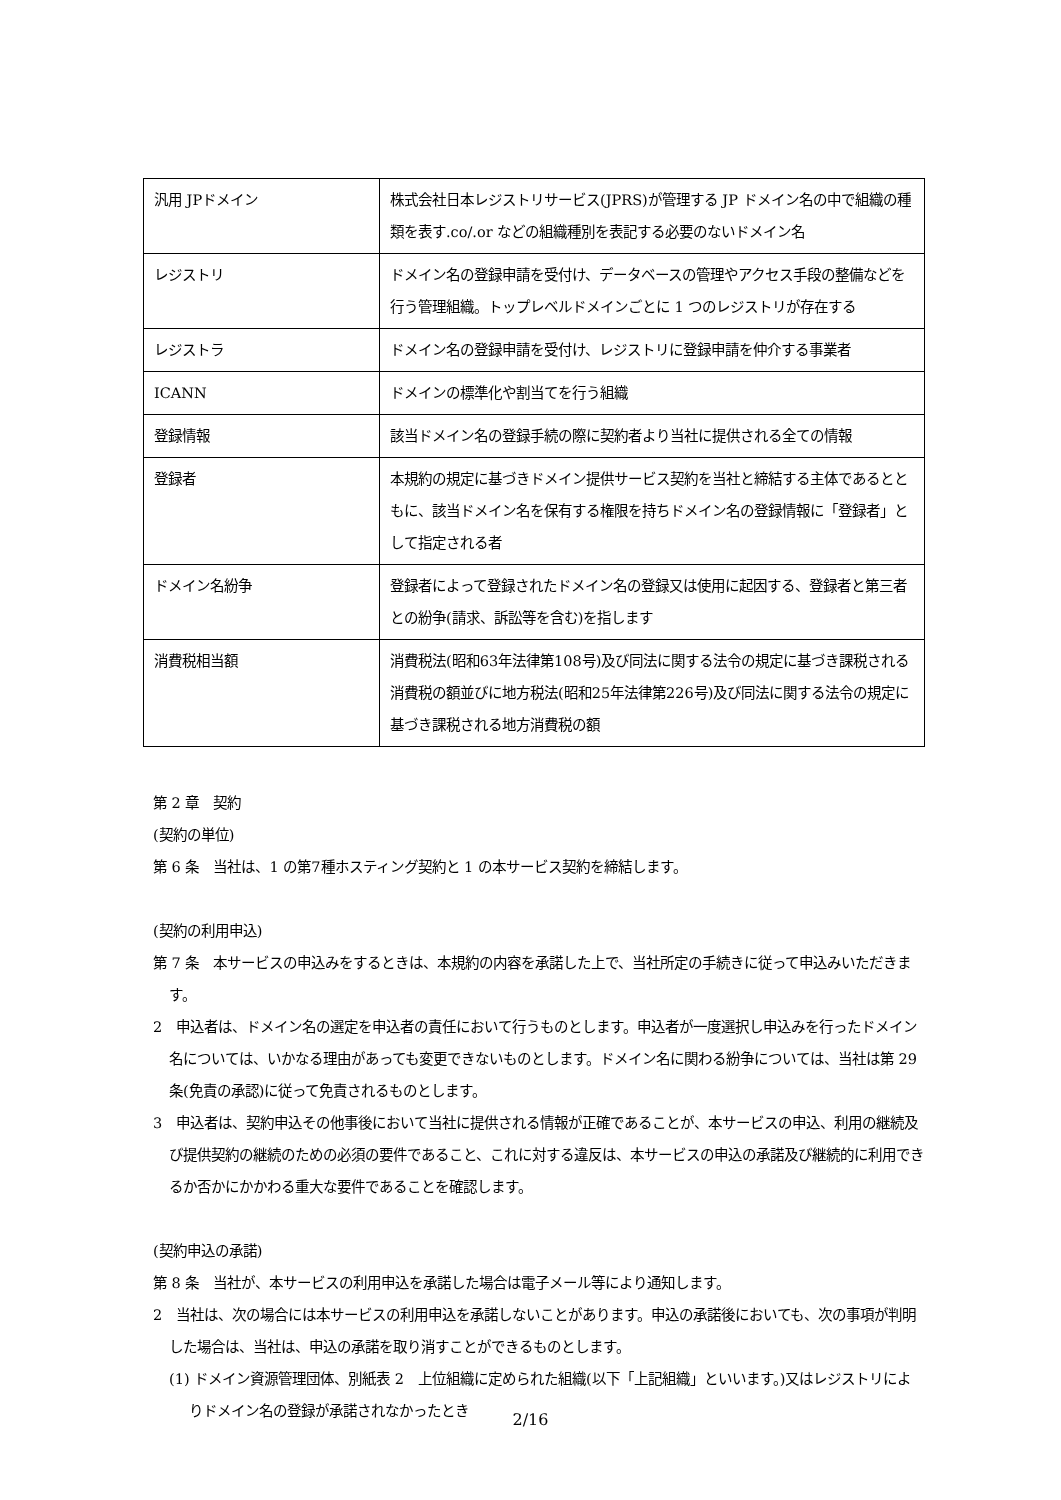| 汎用 JPドメイン | 株式会社日本レジストリサービス(JPRS)が管理する JP ドメイン名の中で組織の種類を表す.co/.or などの組織種別を表記する必要のないドメイン名 |
| レジストリ | ドメイン名の登録申請を受付け、データベースの管理やアクセス手段の整備などを行う管理組織。トップレベルドメインごとに 1 つのレジストリが存在する |
| レジストラ | ドメイン名の登録申請を受付け、レジストリに登録申請を仲介する事業者 |
| ICANN | ドメインの標準化や割当てを行う組織 |
| 登録情報 | 該当ドメイン名の登録手続の際に契約者より当社に提供される全ての情報 |
| 登録者 | 本規約の規定に基づきドメイン提供サービス契約を当社と締結する主体であるとともに、該当ドメイン名を保有する権限を持ちドメイン名の登録情報に「登録者」として指定される者 |
| ドメイン名紛争 | 登録者によって登録されたドメイン名の登録又は使用に起因する、登録者と第三者との紛争(請求、訴訟等を含む)を指します |
| 消費税相当額 | 消費税法(昭和63年法律第108号)及び同法に関する法令の規定に基づき課税される消費税の額並びに地方税法(昭和25年法律第226号)及び同法に関する法令の規定に基づき課税される地方消費税の額 |
第 2 章　契約
(契約の単位)
第 6 条　当社は、1 の第7種ホスティング契約と 1 の本サービス契約を締結します。
(契約の利用申込)
第 7 条　本サービスの申込みをするときは、本規約の内容を承諾した上で、当社所定の手続きに従って申込みいただきます。
2　申込者は、ドメイン名の選定を申込者の責任において行うものとします。申込者が一度選択し申込みを行ったドメイン名については、いかなる理由があっても変更できないものとします。ドメイン名に関わる紛争については、当社は第 29 条(免責の承認)に従って免責されるものとします。
3　申込者は、契約申込その他事後において当社に提供される情報が正確であることが、本サービスの申込、利用の継続及び提供契約の継続のための必須の要件であること、これに対する違反は、本サービスの申込の承諾及び継続的に利用できるか否かにかかわる重大な要件であることを確認します。
(契約申込の承諾)
第 8 条　当社が、本サービスの利用申込を承諾した場合は電子メール等により通知します。
2　当社は、次の場合には本サービスの利用申込を承諾しないことがあります。申込の承諾後においても、次の事項が判明した場合は、当社は、申込の承諾を取り消すことができるものとします。
(1) ドメイン資源管理団体、別紙表 2　上位組織に定められた組織(以下「上記組織」といいます。)又はレジストリによりドメイン名の登録が承諾されなかったとき
2/16